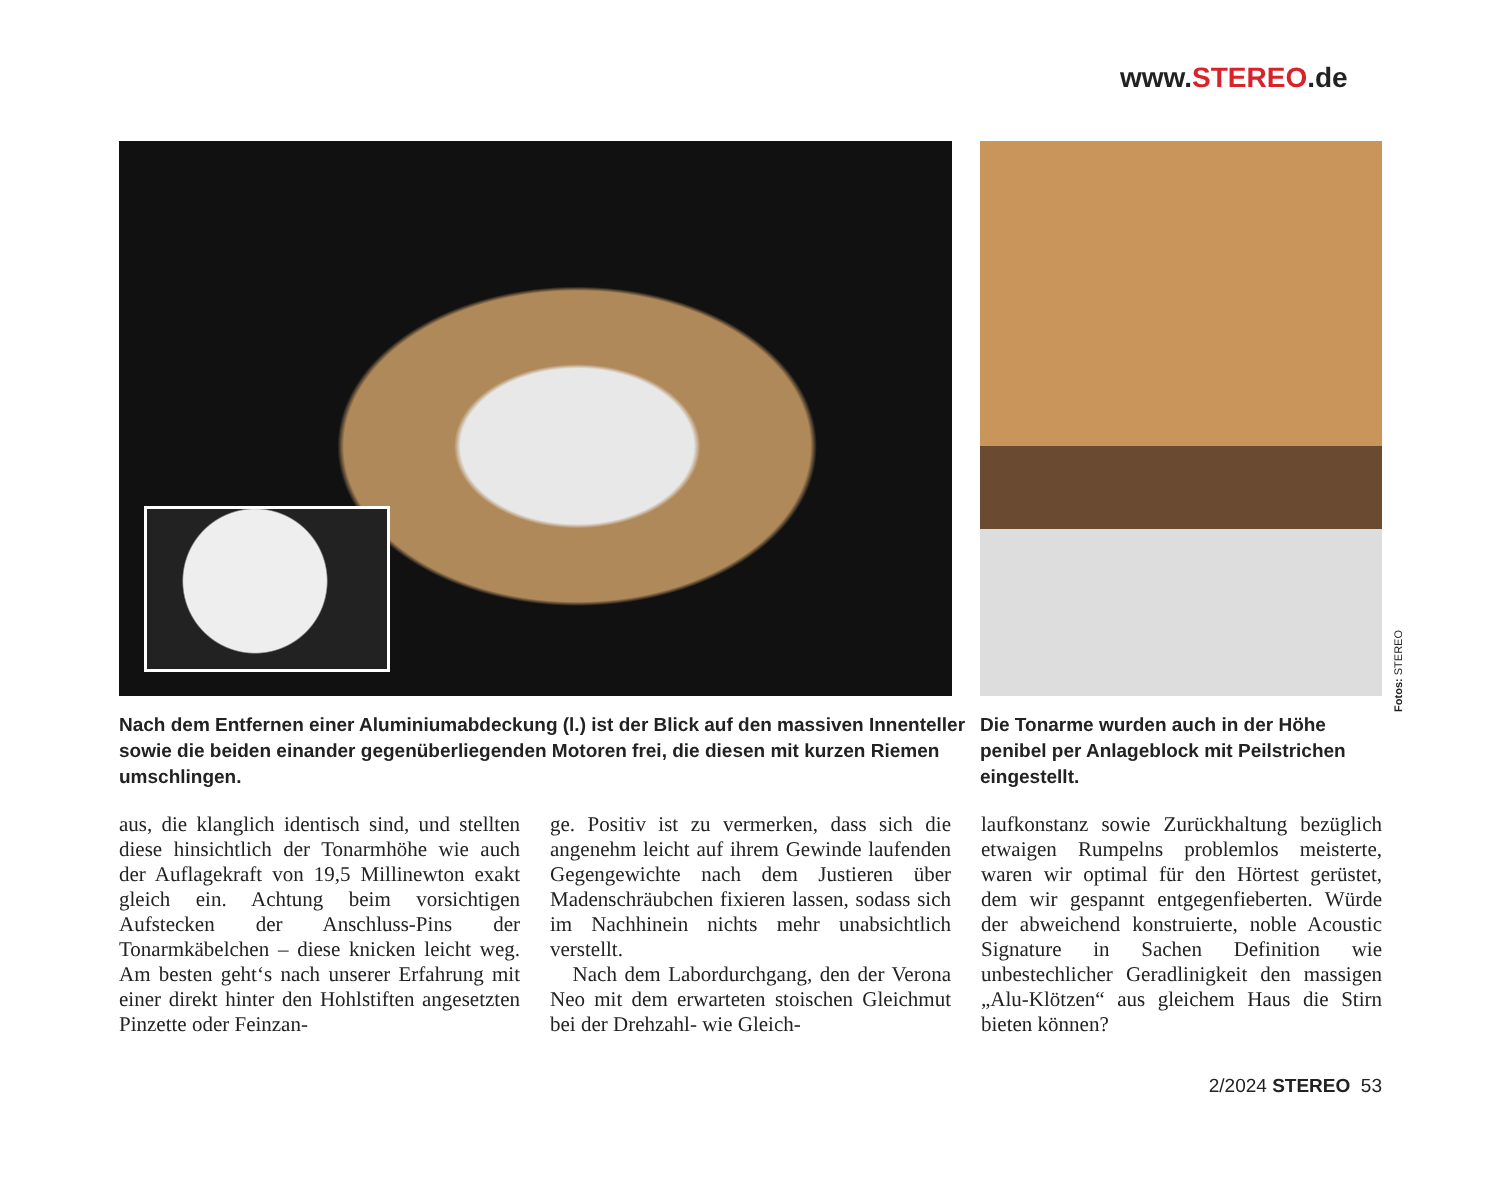www.STEREO.de
Fotos: STEREO
Nach dem Entfernen einer Aluminiumabdeckung (l.) ist der Blick auf den massiven Innenteller sowie die beiden einander gegenüberliegenden Motoren frei, die diesen mit kurzen Riemen umschlingen.
Die Tonarme wurden auch in der Höhe penibel per Anlageblock mit Peilstrichen eingestellt.
aus, die klanglich identisch sind, und stellten diese hinsichtlich der Tonarmhöhe wie auch der Auflagekraft von 19,5 Millinewton exakt gleich ein. Achtung beim vorsichtigen Aufstecken der Anschluss-Pins der Tonarmkäbelchen – diese knicken leicht weg. Am besten geht‘s nach unserer Erfahrung mit einer direkt hinter den Hohlstiften angesetzten Pinzette oder Feinzan-
ge. Positiv ist zu vermerken, dass sich die angenehm leicht auf ihrem Gewinde laufenden Gegengewichte nach dem Justieren über Madenschräubchen fixieren lassen, sodass sich im Nachhinein nichts mehr unabsichtlich verstellt.
Nach dem Labordurchgang, den der Verona Neo mit dem erwarteten stoischen Gleichmut bei der Drehzahl- wie Gleich-
laufkonstanz sowie Zurückhaltung bezüglich etwaigen Rumpelns problemlos meisterte, waren wir optimal für den Hörtest gerüstet, dem wir gespannt entgegenfieberten. Würde der abweichend konstruierte, noble Acoustic Signature in Sachen Definition wie unbestechlicher Geradlinigkeit den massigen „Alu-Klötzen“ aus gleichem Haus die Stirn bieten können?
2/2024 STEREO 53